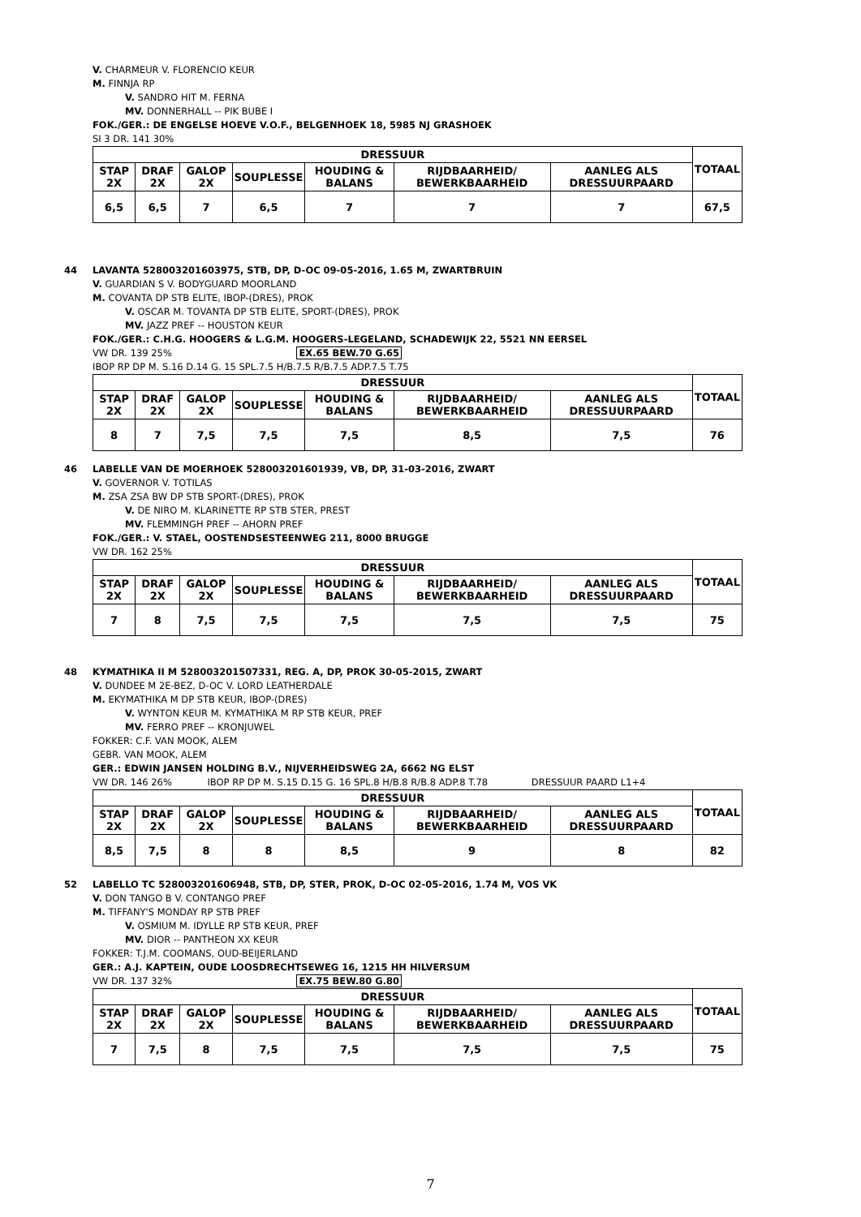V. CHARMEUR V. FLORENCIO KEUR
M. FINNJA RP
V. SANDRO HIT M. FERNA
MV. DONNERHALL -- PIK BUBE I
FOK./GER.: DE ENGELSE HOEVE V.O.F., BELGENHOEK 18, 5985 NJ GRASHOEK
SI 3 DR. 141 30%
| DRESSUUR | | | | | | | TOTAAL |
| --- | --- | --- | --- | --- | --- | --- | --- |
| STAP 2X | DRAF 2X | GALOP 2X | SOUPLESSE | HOUDING & BALANS | RIJDBAARHEID/ BEWERKBAARHEID | AANLEG ALS DRESSUURPAARD | |
| 6,5 | 6,5 | 7 | 6,5 | 7 | 7 | 7 | 67,5 |
44 LAVANTA 528003201603975, STB, DP, D-OC 09-05-2016, 1.65 M, ZWARTBRUIN
V. GUARDIAN S V. BODYGUARD MOORLAND
M. COVANTA DP STB ELITE, IBOP-(DRES), PROK
V. OSCAR M. TOVANTA DP STB ELITE, SPORT-(DRES), PROK
MV. JAZZ PREF -- HOUSTON KEUR
FOK./GER.: C.H.G. HOOGERS & L.G.M. HOOGERS-LEGELAND, SCHADEWIJK 22, 5521 NN EERSEL
VW DR. 139 25% EX.65 BEW.70 G.65
IBOP RP DP M. S.16 D.14 G. 15 SPL.7.5 H/B.7.5 R/B.7.5 ADP.7.5 T.75
| DRESSUUR | | | | | | | TOTAAL |
| --- | --- | --- | --- | --- | --- | --- | --- |
| STAP 2X | DRAF 2X | GALOP 2X | SOUPLESSE | HOUDING & BALANS | RIJDBAARHEID/ BEWERKBAARHEID | AANLEG ALS DRESSUURPAARD | |
| 8 | 7 | 7,5 | 7,5 | 7,5 | 8,5 | 7,5 | 76 |
46 LABELLE VAN DE MOERHOEK 528003201601939, VB, DP, 31-03-2016, ZWART
V. GOVERNOR V. TOTILAS
M. ZSA ZSA BW DP STB SPORT-(DRES), PROK
V. DE NIRO M. KLARINETTE RP STB STER, PREST
MV. FLEMMINGH PREF -- AHORN PREF
FOK./GER.: V. STAEL, OOSTENDSESTEENWEG 211, 8000 BRUGGE
VW DR. 162 25%
| DRESSUUR | | | | | | | TOTAAL |
| --- | --- | --- | --- | --- | --- | --- | --- |
| STAP 2X | DRAF 2X | GALOP 2X | SOUPLESSE | HOUDING & BALANS | RIJDBAARHEID/ BEWERKBAARHEID | AANLEG ALS DRESSUURPAARD | |
| 7 | 8 | 7,5 | 7,5 | 7,5 | 7,5 | 7,5 | 75 |
48 KYMATHIKA II M 528003201507331, REG. A, DP, PROK 30-05-2015, ZWART
V. DUNDEE M 2E-BEZ, D-OC V. LORD LEATHERDALE
M. EKYMATHIKA M DP STB KEUR, IBOP-(DRES)
V. WYNTON KEUR M. KYMATHIKA M RP STB KEUR, PREF
MV. FERRO PREF -- KRONJUWEL
FOKKER: C.F. VAN MOOK, ALEM
GEBR. VAN MOOK, ALEM
GER.: EDWIN JANSEN HOLDING B.V., NIJVERHEIDSWEG 2A, 6662 NG ELST
VW DR. 146 26% IBOP RP DP M. S.15 D.15 G. 16 SPL.8 H/B.8 R/B.8 ADP.8 T.78 DRESSUUR PAARD L1+4
| DRESSUUR | | | | | | | TOTAAL |
| --- | --- | --- | --- | --- | --- | --- | --- |
| STAP 2X | DRAF 2X | GALOP 2X | SOUPLESSE | HOUDING & BALANS | RIJDBAARHEID/ BEWERKBAARHEID | AANLEG ALS DRESSUURPAARD | |
| 8,5 | 7,5 | 8 | 8 | 8,5 | 9 | 8 | 82 |
52 LABELLO TC 528003201606948, STB, DP, STER, PROK, D-OC 02-05-2016, 1.74 M, VOS VK
V. DON TANGO B V. CONTANGO PREF
M. TIFFANY'S MONDAY RP STB PREF
V. OSMIUM M. IDYLLE RP STB KEUR, PREF
MV. DIOR -- PANTHEON XX KEUR
FOKKER: T.J.M. COOMANS, OUD-BEIJERLAND
GER.: A.J. KAPTEIN, OUDE LOOSDRECHTSEWEG 16, 1215 HH HILVERSUM
VW DR. 137 32% EX.75 BEW.80 G.80
| DRESSUUR | | | | | | | TOTAAL |
| --- | --- | --- | --- | --- | --- | --- | --- |
| STAP 2X | DRAF 2X | GALOP 2X | SOUPLESSE | HOUDING & BALANS | RIJDBAARHEID/ BEWERKBAARHEID | AANLEG ALS DRESSUURPAARD | |
| 7 | 7,5 | 8 | 7,5 | 7,5 | 7,5 | 7,5 | 75 |
7